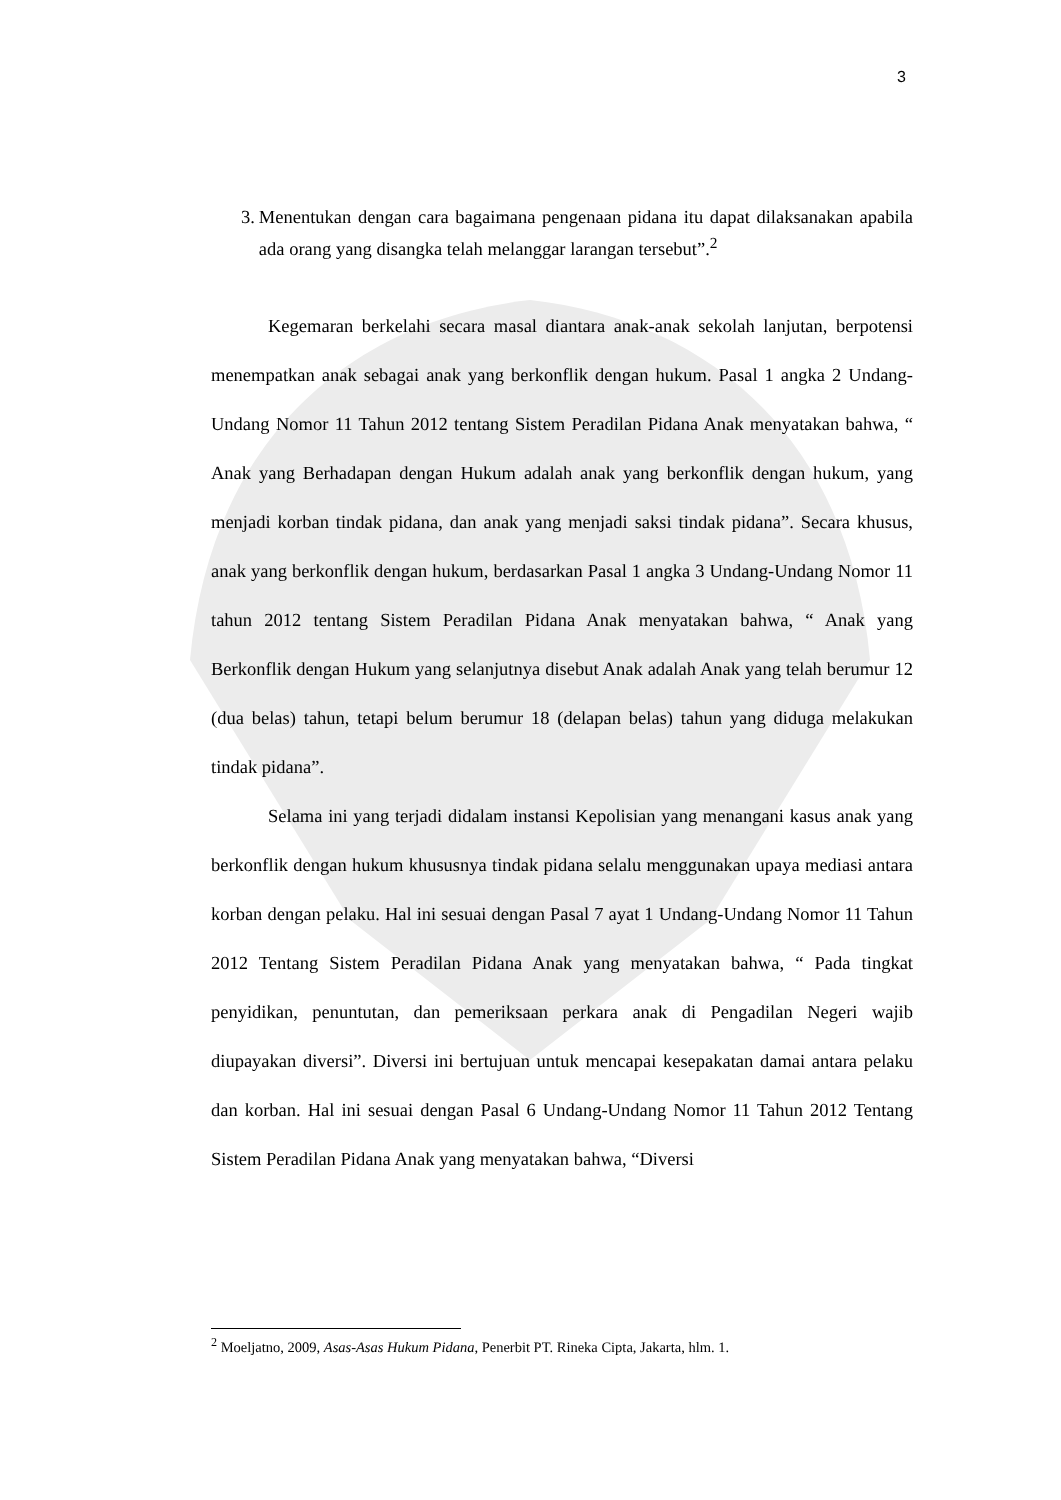3
3. Menentukan dengan cara bagaimana pengenaan pidana itu dapat dilaksanakan apabila ada orang yang disangka telah melanggar larangan tersebut”.<sup>2</sup>
Kegemaran berkelahi secara masal diantara anak-anak sekolah lanjutan, berpotensi menempatkan anak sebagai anak yang berkonflik dengan hukum. Pasal 1 angka 2 Undang-Undang Nomor 11 Tahun 2012 tentang Sistem Peradilan Pidana Anak menyatakan bahwa, “ Anak yang Berhadapan dengan Hukum adalah anak yang berkonflik dengan hukum, yang menjadi korban tindak pidana, dan anak yang menjadi saksi tindak pidana”. Secara khusus, anak yang berkonflik dengan hukum, berdasarkan Pasal 1 angka 3 Undang-Undang Nomor 11 tahun 2012 tentang Sistem Peradilan Pidana Anak menyatakan bahwa, “ Anak yang Berkonflik dengan Hukum yang selanjutnya disebut Anak adalah Anak yang telah berumur 12 (dua belas) tahun, tetapi belum berumur 18 (delapan belas) tahun yang diduga melakukan tindak pidana”.
Selama ini yang terjadi didalam instansi Kepolisian yang menangani kasus anak yang berkonflik dengan hukum khususnya tindak pidana selalu menggunakan upaya mediasi antara korban dengan pelaku. Hal ini sesuai dengan Pasal 7 ayat 1 Undang-Undang Nomor 11 Tahun 2012 Tentang Sistem Peradilan Pidana Anak yang menyatakan bahwa, “ Pada tingkat penyidikan, penuntutan, dan pemeriksaan perkara anak di Pengadilan Negeri wajib diupayakan diversi”. Diversi ini bertujuan untuk mencapai kesepakatan damai antara pelaku dan korban. Hal ini sesuai dengan Pasal 6 Undang-Undang Nomor 11 Tahun 2012 Tentang Sistem Peradilan Pidana Anak yang menyatakan bahwa, “Diversi
<sup>2</sup> Moeljatno, 2009, Asas-Asas Hukum Pidana, Penerbit PT. Rineka Cipta, Jakarta, hlm. 1.